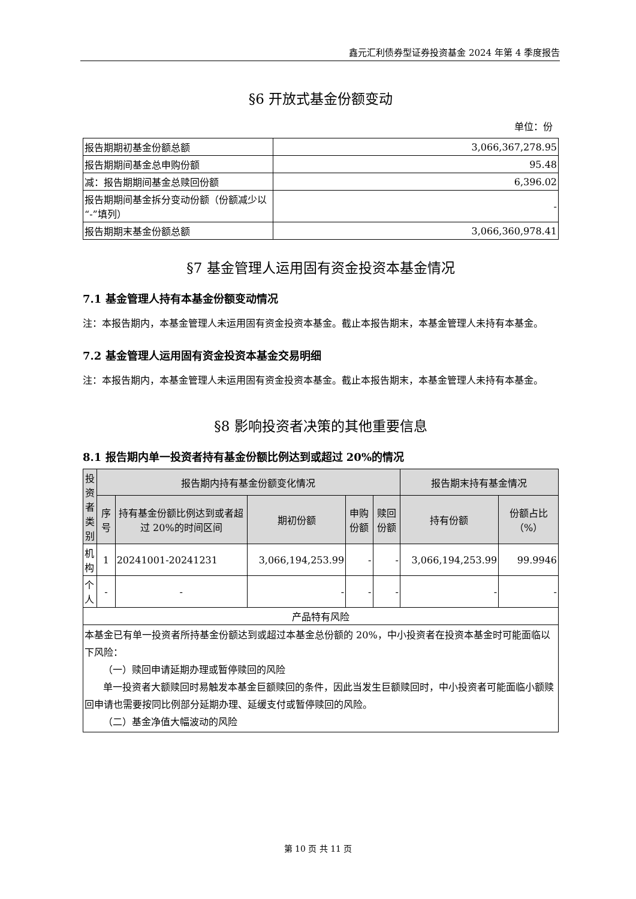鑫元汇利债券型证券投资基金 2024 年第 4 季度报告
§6 开放式基金份额变动
单位：份
| 报告期期初基金份额总额 | 3,066,367,278.95 |
| 报告期期间基金总申购份额 | 95.48 |
| 减：报告期期间基金总赎回份额 | 6,396.02 |
| 报告期期间基金拆分变动份额（份额减少以“-”填列） | - |
| 报告期期末基金份额总额 | 3,066,360,978.41 |
§7 基金管理人运用固有资金投资本基金情况
7.1 基金管理人持有本基金份额变动情况
注：本报告期内，本基金管理人未运用固有资金投资本基金。截止本报告期末，本基金管理人未持有本基金。
7.2 基金管理人运用固有资金投资本基金交易明细
注：本报告期内，本基金管理人未运用固有资金投资本基金。截止本报告期末，本基金管理人未持有本基金。
§8 影响投资者决策的其他重要信息
8.1 报告期内单一投资者持有基金份额比例达到或超过 20%的情况
| 投资者类别 | 报告期内持有基金份额变化情况 | | | | | 报告期末持有基金情况 | |
| --- | --- | --- | --- | --- | --- | --- | --- |
| | 序号 | 持有基金份额比例达到或者超过 20%的时间区间 | 期初份额 | 申购份额 | 赎回份额 | 持有份额 | 份额占比（%） |
| 机构 | 1 | 20241001-20241231 | 3,066,194,253.99 | - | - | 3,066,194,253.99 | 99.9946 |
| 个人 | - | - | - | - | - | - | - |
| 产品特有风险 | | | | | | | |
| 本基金已有单一投资者所持基金份额达到或超过本基金总份额的 20%，中小投资者在投资本基金时可能面临以下风险： （一）赎回申请延期办理或暂停赎回的风险 单一投资者大额赎回时易触发本基金巨额赎回的条件，因此当发生巨额赎回时，中小投资者可能面临小额赎回申请也需要按同比例部分延期办理、延缓支付或暂停赎回的风险。 （二）基金净值大幅波动的风险 | | | | | | | |
第 10 页 共 11 页